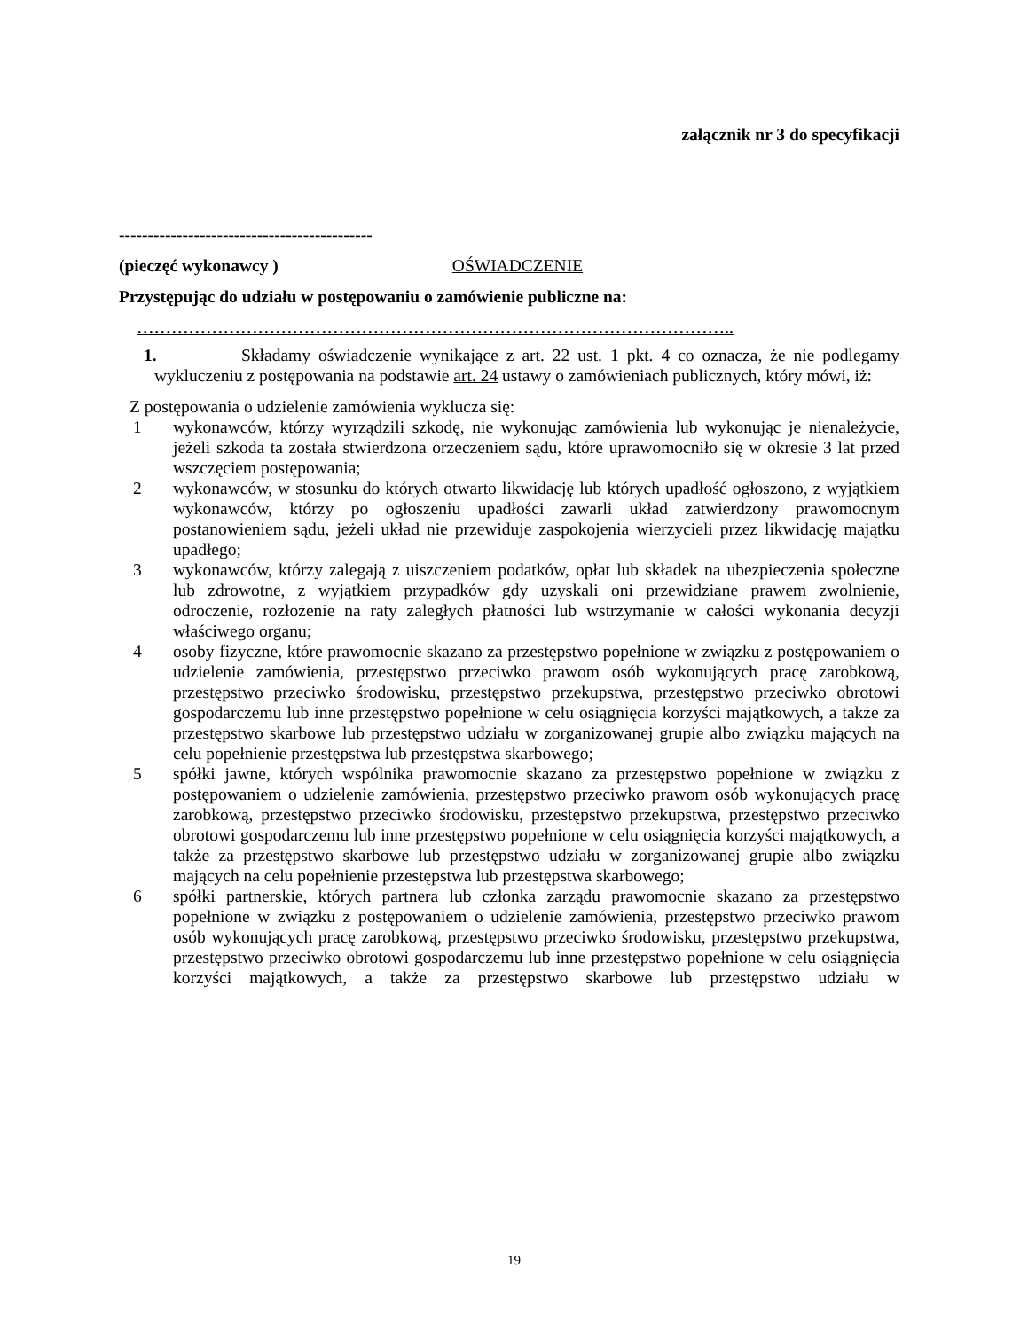załącznik nr 3 do specyfikacji
--------------------------------------------
(pieczęć wykonawcy ) OŚWIADCZENIE
Przystępując do udziału w postępowaniu o zamówienie publiczne na:
…………………………………………………………………………………………..
1.
Składamy oświadczenie wynikające z art. 22 ust. 1 pkt. 4 co oznacza, że nie podlegamy wykluczeniu z postępowania na podstawie art. 24 ustawy o zamówieniach publicznych, który mówi, iż:
Z postępowania o udzielenie zamówienia wyklucza się:
1 wykonawców, którzy wyrządzili szkodę, nie wykonując zamówienia lub wykonując je nienależycie, jeżeli szkoda ta została stwierdzona orzeczeniem sądu, które uprawomocniło się w okresie 3 lat przed wszczęciem postępowania;
2 wykonawców, w stosunku do których otwarto likwidację lub których upadłość ogłoszono, z wyjątkiem wykonawców, którzy po ogłoszeniu upadłości zawarli układ zatwierdzony prawomocnym postanowieniem sądu, jeżeli układ nie przewiduje zaspokojenia wierzycieli przez likwidację majątku upadłego;
3 wykonawców, którzy zalegają z uiszczeniem podatków, opłat lub składek na ubezpieczenia społeczne lub zdrowotne, z wyjątkiem przypadków gdy uzyskali oni przewidziane prawem zwolnienie, odroczenie, rozłożenie na raty zaległych płatności lub wstrzymanie w całości wykonania decyzji właściwego organu;
4 osoby fizyczne, które prawomocnie skazano za przestępstwo popełnione w związku z postępowaniem o udzielenie zamówienia, przestępstwo przeciwko prawom osób wykonujących pracę zarobkową, przestępstwo przeciwko środowisku, przestępstwo przekupstwa, przestępstwo przeciwko obrotowi gospodarczemu lub inne przestępstwo popełnione w celu osiągnięcia korzyści majątkowych, a także za przestępstwo skarbowe lub przestępstwo udziału w zorganizowanej grupie albo związku mających na celu popełnienie przestępstwa lub przestępstwa skarbowego;
5 spółki jawne, których wspólnika prawomocnie skazano za przestępstwo popełnione w związku z postępowaniem o udzielenie zamówienia, przestępstwo przeciwko prawom osób wykonujących pracę zarobkową, przestępstwo przeciwko środowisku, przestępstwo przekupstwa, przestępstwo przeciwko obrotowi gospodarczemu lub inne przestępstwo popełnione w celu osiągnięcia korzyści majątkowych, a także za przestępstwo skarbowe lub przestępstwo udziału w zorganizowanej grupie albo związku mających na celu popełnienie przestępstwa lub przestępstwa skarbowego;
6 spółki partnerskie, których partnera lub członka zarządu prawomocnie skazano za przestępstwo popełnione w związku z postępowaniem o udzielenie zamówienia, przestępstwo przeciwko prawom osób wykonujących pracę zarobkową, przestępstwo przeciwko środowisku, przestępstwo przekupstwa, przestępstwo przeciwko obrotowi gospodarczemu lub inne przestępstwo popełnione w celu osiągnięcia korzyści majątkowych, a także za przestępstwo skarbowe lub przestępstwo udziału w
19